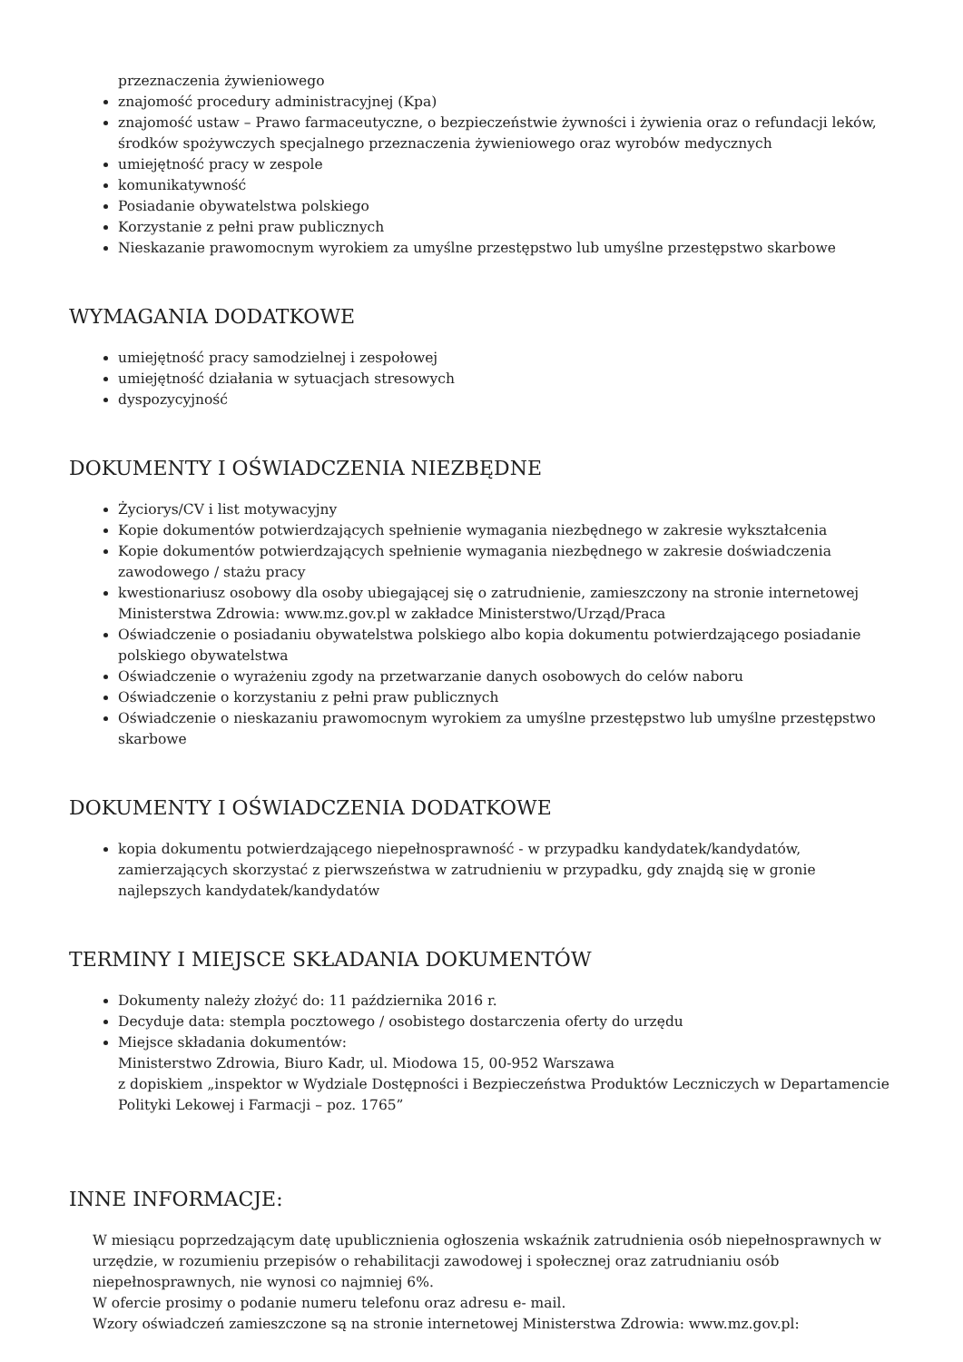przeznaczenia żywieniowego
znajomość procedury administracyjnej (Kpa)
znajomość ustaw – Prawo farmaceutyczne, o bezpieczeństwie żywności i żywienia oraz o refundacji leków, środków spożywczych specjalnego przeznaczenia żywieniowego oraz wyrobów medycznych
umiejętność pracy w zespole
komunikatywność
Posiadanie obywatelstwa polskiego
Korzystanie z pełni praw publicznych
Nieskazanie prawomocnym wyrokiem za umyślne przestępstwo lub umyślne przestępstwo skarbowe
WYMAGANIA DODATKOWE
umiejętność pracy samodzielnej i zespołowej
umiejętność działania w sytuacjach stresowych
dyspozycyjność
DOKUMENTY I OŚWIADCZENIA NIEZBĘDNE
Życiorys/CV i list motywacyjny
Kopie dokumentów potwierdzających spełnienie wymagania niezbędnego w zakresie wykształcenia
Kopie dokumentów potwierdzających spełnienie wymagania niezbędnego w zakresie doświadczenia zawodowego / stażu pracy
kwestionariusz osobowy dla osoby ubiegającej się o zatrudnienie, zamieszczony na stronie internetowej Ministerstwa Zdrowia: www.mz.gov.pl w zakładce Ministerstwo/Urząd/Praca
Oświadczenie o posiadaniu obywatelstwa polskiego albo kopia dokumentu potwierdzającego posiadanie polskiego obywatelstwa
Oświadczenie o wyrażeniu zgody na przetwarzanie danych osobowych do celów naboru
Oświadczenie o korzystaniu z pełni praw publicznych
Oświadczenie o nieskazaniu prawomocnym wyrokiem za umyślne przestępstwo lub umyślne przestępstwo skarbowe
DOKUMENTY I OŚWIADCZENIA DODATKOWE
kopia dokumentu potwierdzającego niepełnosprawność - w przypadku kandydatek/kandydatów, zamierzających skorzystać z pierwszeństwa w zatrudnieniu w przypadku, gdy znajdą się w gronie najlepszych kandydatek/kandydatów
TERMINY I MIEJSCE SKŁADANIA DOKUMENTÓW
Dokumenty należy złożyć do: 11 października 2016 r.
Decyduje data: stempla pocztowego / osobistego dostarczenia oferty do urzędu
Miejsce składania dokumentów:
Ministerstwo Zdrowia, Biuro Kadr, ul. Miodowa 15, 00-952 Warszawa
z dopiskiem „inspektor w Wydziale Dostępności i Bezpieczeństwa Produktów Leczniczych w Departamencie Polityki Lekowej i Farmacji – poz. 1765”
INNE INFORMACJE:
W miesiącu poprzedzającym datę upublicznienia ogłoszenia wskaźnik zatrudnienia osób niepełnosprawnych w urzędzie, w rozumieniu przepisów o rehabilitacji zawodowej i społecznej oraz zatrudnianiu osób niepełnosprawnych, nie wynosi co najmniej 6%.
W ofercie prosimy o podanie numeru telefonu oraz adresu e- mail.
Wzory oświadczeń zamieszczone są na stronie internetowej Ministerstwa Zdrowia: www.mz.gov.pl: